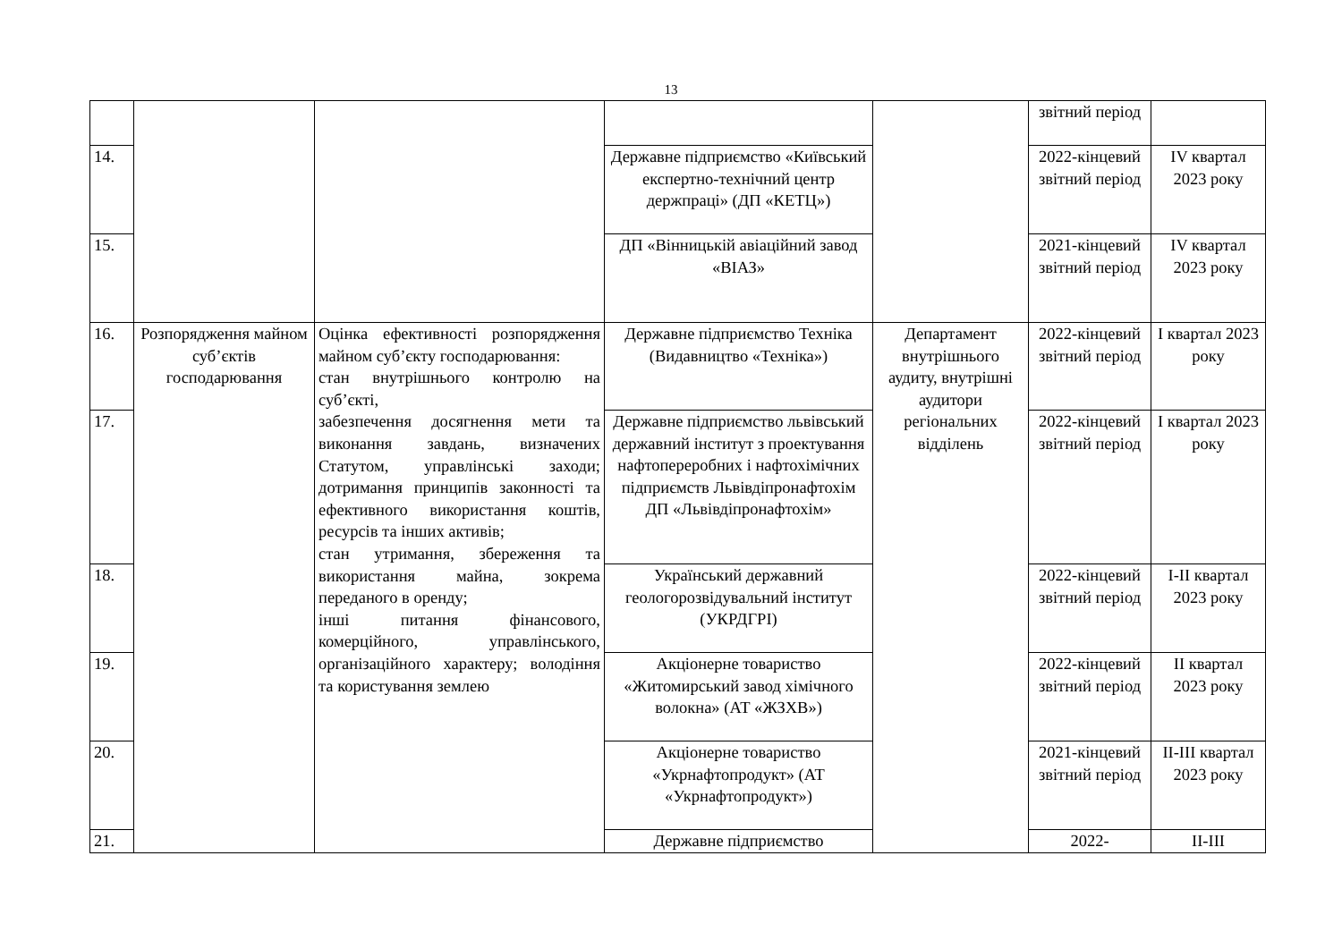13
| | | | | | звітний період | |
| 14. | | | Державне підприємство «Київський експертно-технічний центр держпраці» (ДП «КЕТЦ») | | 2022-кінцевий звітний період | IV квартал 2023 року |
| 15. | | | ДП «Вінницькій авіаційний завод «ВІАЗ» | | 2021-кінцевий звітний період | IV квартал 2023 року |
| 16. | Розпорядження майном суб’єктів господарювання | Оцінка ефективності розпорядження майном суб’єкту господарювання: стан внутрішнього контролю на суб’єкті, забезпечення досягнення мети та виконання завдань, визначених Статутом, управлінські заходи; дотримання принципів законності та ефективного використання коштів, ресурсів та інших активів; стан утримання, збереження та використання майна, зокрема переданого в оренду; інші питання фінансового, комерційного, управлінського, організаційного характеру; володіння та користування землею | Державне підприємство Техніка (Видавництво «Техніка») | Департамент внутрішнього аудиту, внутрішні аудитори регіональних відділень | 2022-кінцевий звітний період | I квартал 2023 року |
| 17. | | | Державне підприємство львівський державний інститут з проектування нафтопереробних і нафтохімічних підприємств Львівдіпронафтохім ДП «Львівдіпронафтохім» | | 2022-кінцевий звітний період | I квартал 2023 року |
| 18. | | | Український державний геологорозвідувальний інститут (УКРДГРІ) | | 2022-кінцевий звітний період | I-II квартал 2023 року |
| 19. | | | Акціонерне товариство «Житомирський завод хімічного волокна» (АТ «ЖЗХВ») | | 2022-кінцевий звітний період | II квартал 2023 року |
| 20. | | | Акціонерне товариство «Укрнафтопродукт» (АТ «Укрнафтопродукт») | | 2021-кінцевий звітний період | II-III квартал 2023 року |
| 21. | | | Державне підприємство | | 2022- | II-III |